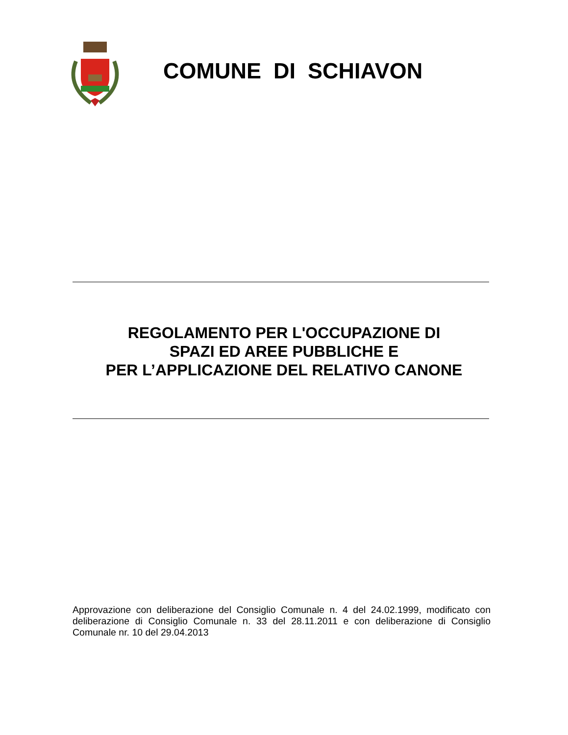COMUNE DI SCHIAVON
REGOLAMENTO PER L'OCCUPAZIONE DI
SPAZI ED AREE PUBBLICHE E
PER L’APPLICAZIONE DEL RELATIVO CANONE
Approvazione con deliberazione del Consiglio Comunale n. 4 del 24.02.1999, modificato con deliberazione di Consiglio Comunale n. 33 del 28.11.2011 e con deliberazione di Consiglio Comunale nr. 10 del 29.04.2013